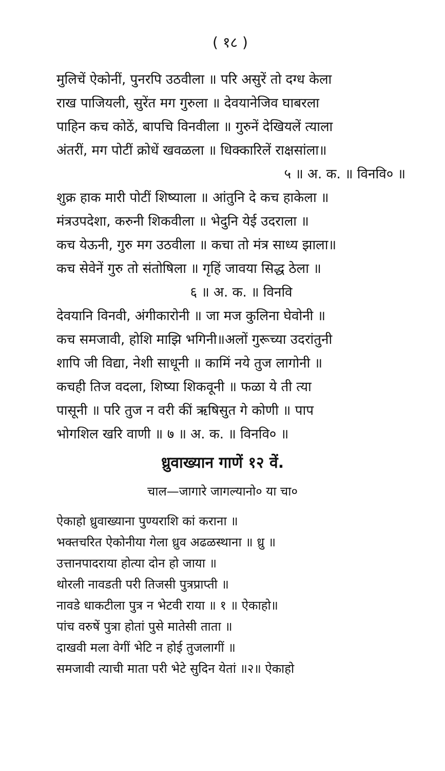( १८ )
मुलिचें ऐकोनीं, पुनरपि उठवीला ॥ परि असुरें तो दग्ध केला
राख पाजियली, सुरेंत मग गुरुला ॥ देवयानेजिव घाबरला
पाहिन कच कोठें, बापचि विनवीला ॥ गुरुनें देखियलें त्याला
अंतरीं, मग पोटीं क्रोधें खवळला ॥ धिक्कारिलें राक्षसांला॥
५ ॥ अ. क. ॥ विनवि० ॥
शुक्र हाक मारी पोटीं शिष्याला ॥ आंतुनि दे कच हाकेला ॥
मंत्रउपदेशा, करुनी शिकवीला ॥ भेदुनि येई उदराला ॥
कच येऊनी, गुरु मग उठवीला ॥ कचा तो मंत्र साध्य झाला॥
कच सेवेनें गुरु तो संतोषिला ॥ गृहिं जावया सिद्ध ठेला ॥
६ ॥ अ. क. ॥ विनवि
देवयानि विनवी, अंगीकारोनी ॥ जा मज कुलिना घेवोनी ॥
कच समजावी, होशि माझि भगिनी॥अलों गुरूच्या उदरांतुनी
शापि जी विद्या, नेशी साधूनी ॥ कामिं नये तुज लागोनी ॥
कचही तिज वदला, शिष्या शिकवूनी ॥ फळा ये ती त्या
पासूनी ॥ परि तुज न वरी कीं ऋषिसुत गे कोणी ॥ पाप
भोगशिल खरि वाणी ॥ ७ ॥ अ. क. ॥ विनवि० ॥
ध्रुवाख्यान गाणें १२ वें.
चाल—जागारे जागल्यानो० या चा०
ऐकाहो ध्रुवाख्याना पुण्यराशि कां कराना ॥
भक्तचरित ऐकोनीया गेला ध्रुव अढळस्थाना ॥ ध्रु ॥
उत्तानपादराया होत्या दोन हो जाया ॥
थोरली नावडती परी तिजसी पुत्रप्राप्ती ॥
नावडे धाकटीला पुत्र न भेटवी राया ॥ १ ॥ ऐकाहो॥
पांच वरुषें पुत्रा होतां पुसे मातेसी ताता ॥
दाखवी मला वेगीं भेटि न होई तुजलागीं ॥
समजावी त्याची माता परी भेटे सुदिन येतां ॥२॥ ऐकाहो